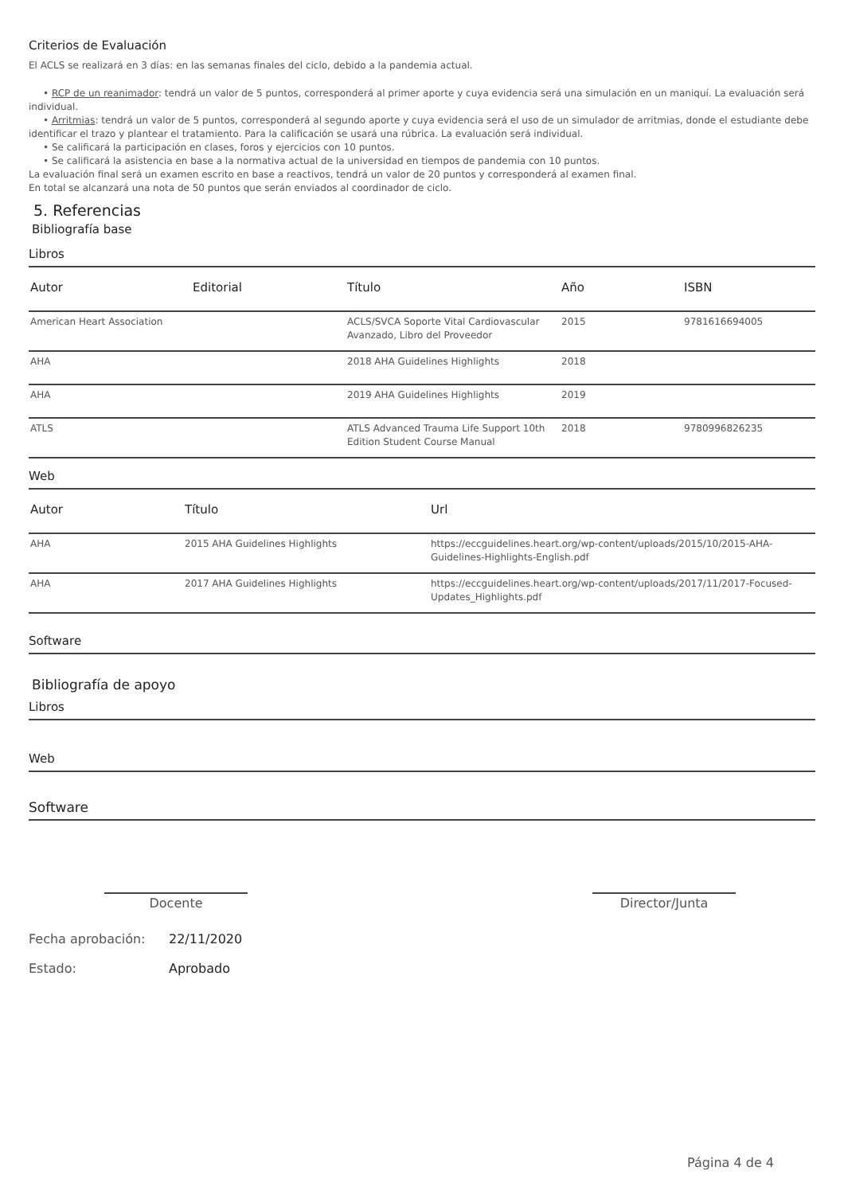Criterios de Evaluación
El ACLS se realizará en 3 días: en las semanas finales del ciclo, debido a la pandemia actual.
• RCP de un reanimador: tendrá un valor de 5 puntos, corresponderá al primer aporte y cuya evidencia será una simulación en un maniquí. La evaluación será individual.
• Arritmias: tendrá un valor de 5 puntos, corresponderá al segundo aporte y cuya evidencia será el uso de un simulador de arritmias, donde el estudiante debe identificar el trazo y plantear el tratamiento. Para la calificación se usará una rúbrica. La evaluación será individual.
• Se calificará la participación en clases, foros y ejercicios con 10 puntos.
• Se calificará la asistencia en base a la normativa actual de la universidad en tiempos de pandemia con 10 puntos.
La evaluación final será un examen escrito en base a reactivos, tendrá un valor de 20 puntos y corresponderá al examen final.
En total se alcanzará una nota de 50 puntos que serán enviados al coordinador de ciclo.
5. Referencias
Bibliografía base
Libros
| Autor | Editorial | Título | Año | ISBN |
| --- | --- | --- | --- | --- |
| American Heart Association | | ACLS/SVCA Soporte Vital Cardiovascular Avanzado, Libro del Proveedor | 2015 | 9781616694005 |
| AHA | | 2018 AHA Guidelines Highlights | 2018 | |
| AHA | | 2019 AHA Guidelines Highlights | 2019 | |
| ATLS | | ATLS Advanced Trauma Life Support 10th Edition Student Course Manual | 2018 | 9780996826235 |
Web
| Autor | Título | Url |
| --- | --- | --- |
| AHA | 2015 AHA Guidelines Highlights | https://eccguidelines.heart.org/wp-content/uploads/2015/10/2015-AHA-Guidelines-Highlights-English.pdf |
| AHA | 2017 AHA Guidelines Highlights | https://eccguidelines.heart.org/wp-content/uploads/2017/11/2017-Focused-Updates_Highlights.pdf |
Software
Bibliografía de apoyo
Libros
Web
Software
Docente Director/Junta
Fecha aprobación: 22/11/2020
Estado: Aprobado
Página 4 de 4